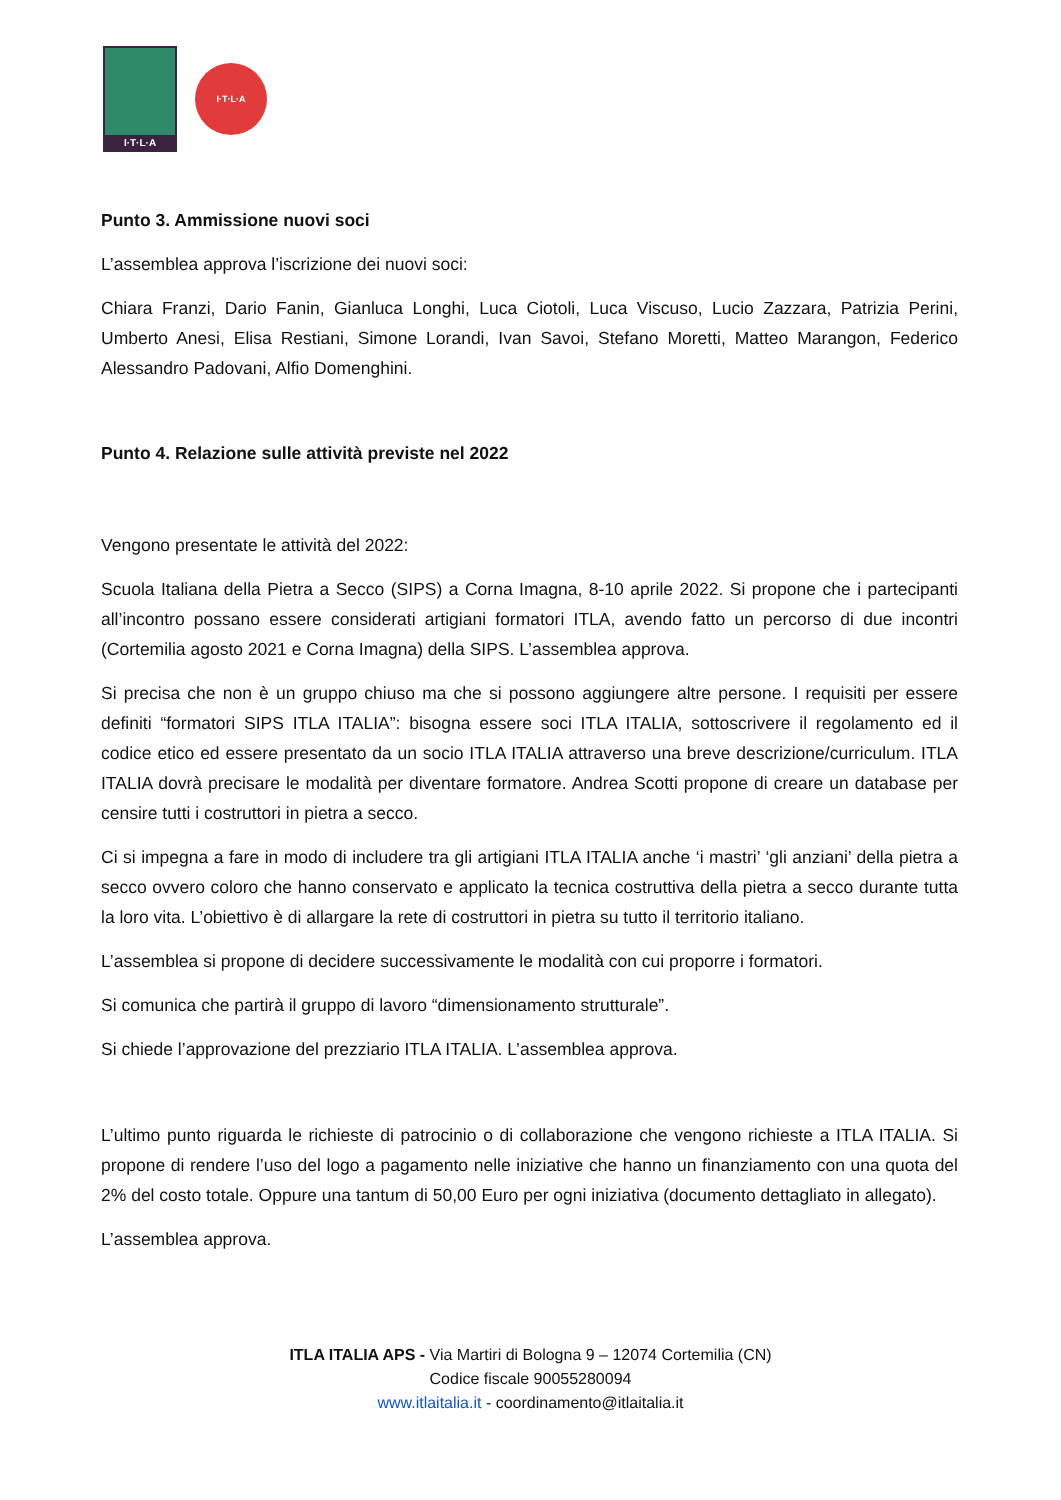I·T·L·A
I·T·L·A
Punto 3. Ammissione nuovi soci
L’assemblea approva l’iscrizione dei nuovi soci:
Chiara Franzi, Dario Fanin, Gianluca Longhi, Luca Ciotoli, Luca Viscuso, Lucio Zazzara, Patrizia Perini, Umberto Anesi, Elisa Restiani, Simone Lorandi, Ivan Savoi, Stefano Moretti, Matteo Marangon, Federico Alessandro Padovani, Alfio Domenghini.
Punto 4. Relazione sulle attività previste nel 2022
Vengono presentate le attività del 2022:
Scuola Italiana della Pietra a Secco (SIPS) a Corna Imagna, 8-10 aprile 2022. Si propone che i partecipanti all’incontro possano essere considerati artigiani formatori ITLA, avendo fatto un percorso di due incontri (Cortemilia agosto 2021 e Corna Imagna) della SIPS. L’assemblea approva.
Si precisa che non è un gruppo chiuso ma che si possono aggiungere altre persone. I requisiti per essere definiti “formatori SIPS ITLA ITALIA”: bisogna essere soci ITLA ITALIA, sottoscrivere il regolamento ed il codice etico ed essere presentato da un socio ITLA ITALIA attraverso una breve descrizione/curriculum. ITLA ITALIA dovrà precisare le modalità per diventare formatore. Andrea Scotti propone di creare un database per censire tutti i costruttori in pietra a secco.
Ci si impegna a fare in modo di includere tra gli artigiani ITLA ITALIA anche ‘i mastri’ ‘gli anziani’ della pietra a secco ovvero coloro che hanno conservato e applicato la tecnica costruttiva della pietra a secco durante tutta la loro vita. L’obiettivo è di allargare la rete di costruttori in pietra su tutto il territorio italiano.
L’assemblea si propone di decidere successivamente le modalità con cui proporre i formatori.
Si comunica che partirà il gruppo di lavoro “dimensionamento strutturale”.
Si chiede l’approvazione del prezziario ITLA ITALIA. L’assemblea approva.
L’ultimo punto riguarda le richieste di patrocinio o di collaborazione che vengono richieste a ITLA ITALIA. Si propone di rendere l’uso del logo a pagamento nelle iniziative che hanno un finanziamento con una quota del 2% del costo totale. Oppure una tantum di 50,00 Euro per ogni iniziativa (documento dettagliato in allegato).
L’assemblea approva.
ITLA ITALIA APS - Via Martiri di Bologna 9 – 12074 Cortemilia (CN)
Codice fiscale 90055280094
www.itlaitalia.it - coordinamento@itlaitalia.it